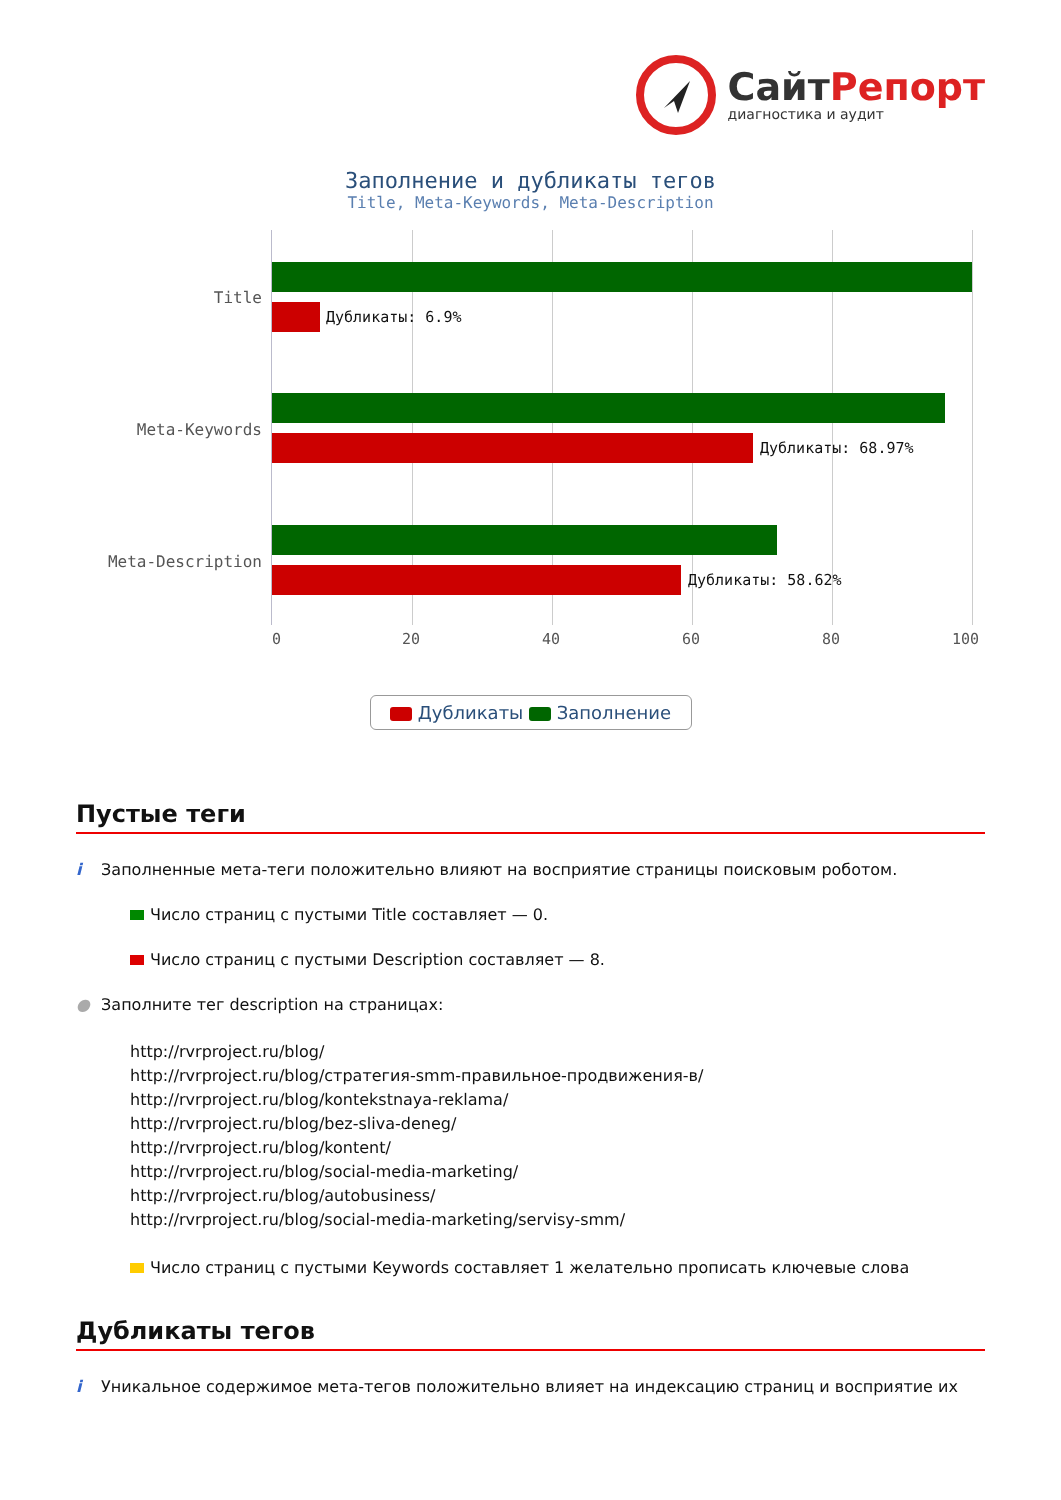СайтРепорт
диагностика и аудит
Заполнение и дубликаты тегов
Title, Meta-Keywords, Meta-Description
Title
Дубликаты: 6.9%
Meta-Keywords
Дубликаты: 68.97%
Meta-Description
Дубликаты: 58.62%
0 20 40 60 80 100
Дубликаты Заполнение
Пустые теги
i Заполненные мета-теги положительно влияют на восприятие страницы поисковым роботом.
Число страниц с пустыми Title составляет — 0.
Число страниц с пустыми Description составляет — 8.
● Заполните тег description на страницах:
http://rvrproject.ru/blog/
http://rvrproject.ru/blog/стратегия-smm-правильное-продвижения-в/
http://rvrproject.ru/blog/kontekstnaya-reklama/
http://rvrproject.ru/blog/bez-sliva-deneg/
http://rvrproject.ru/blog/kontent/
http://rvrproject.ru/blog/social-media-marketing/
http://rvrproject.ru/blog/autobusiness/
http://rvrproject.ru/blog/social-media-marketing/servisy-smm/
Число страниц с пустыми Keywords составляет 1 желательно прописать ключевые слова
Дубликаты тегов
i Уникальное содержимое мета-тегов положительно влияет на индексацию страниц и восприятие их